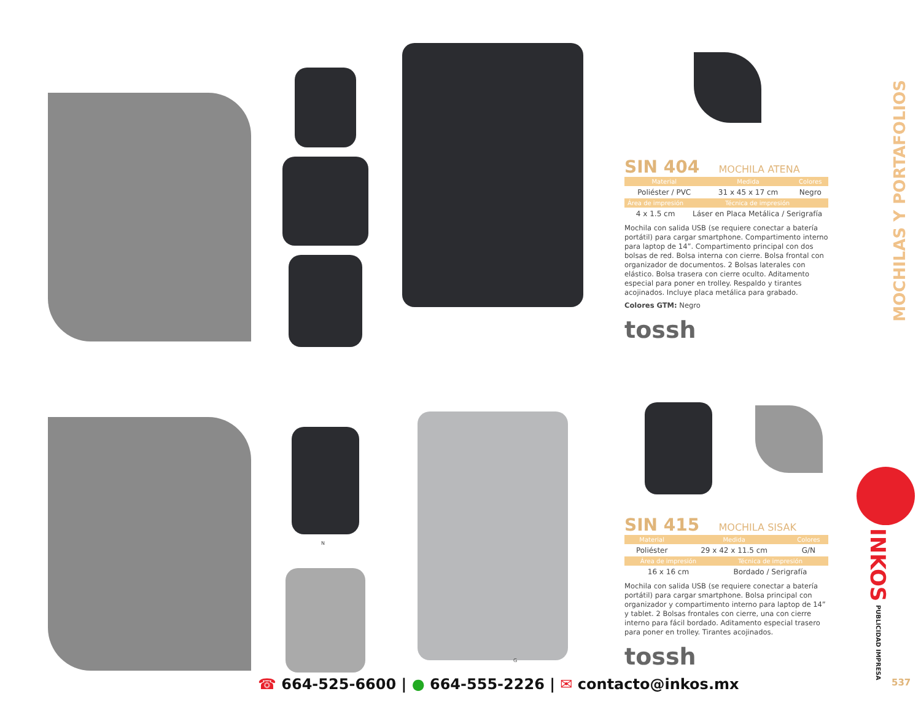N
G
SIN 404 MOCHILA ATENA
| Material | Medida | Colores |
| --- | --- | --- |
| Poliéster / PVC | 31 x 45 x 17 cm | Negro |
| Área de impresión | Técnica de impresión |
| --- | --- |
| 4 x 1.5 cm | Láser en Placa Metálica / Serigrafía |
Mochila con salida USB (se requiere conectar a batería portátil) para cargar smartphone. Compartimento interno para laptop de 14”. Compartimento principal con dos bolsas de red. Bolsa interna con cierre. Bolsa frontal con organizador de documentos. 2 Bolsas laterales con elástico. Bolsa trasera con cierre oculto. Aditamento especial para poner en trolley. Respaldo y tirantes acojinados. Incluye placa metálica para grabado.
Colores GTM: Negro
tossh
SIN 415 MOCHILA SISAK
| Material | Medida | Colores |
| --- | --- | --- |
| Poliéster | 29 x 42 x 11.5 cm | G/N |
| Área de impresión | Técnica de impresión |
| --- | --- |
| 16 x 16 cm | Bordado / Serigrafía |
Mochila con salida USB (se requiere conectar a batería portátil) para cargar smartphone. Bolsa principal con organizador y compartimento interno para laptop de 14” y tablet. 2 Bolsas frontales con cierre, una con cierre interno para fácil bordado. Aditamento especial trasero para poner en trolley. Tirantes acojinados.
tossh
MOCHILAS Y PORTAFOLIOS
INKOS PUBLICIDAD IMPRESA
537
☎ 664-525-6600 | ● 664-555-2226 | ✉ contacto@inkos.mx